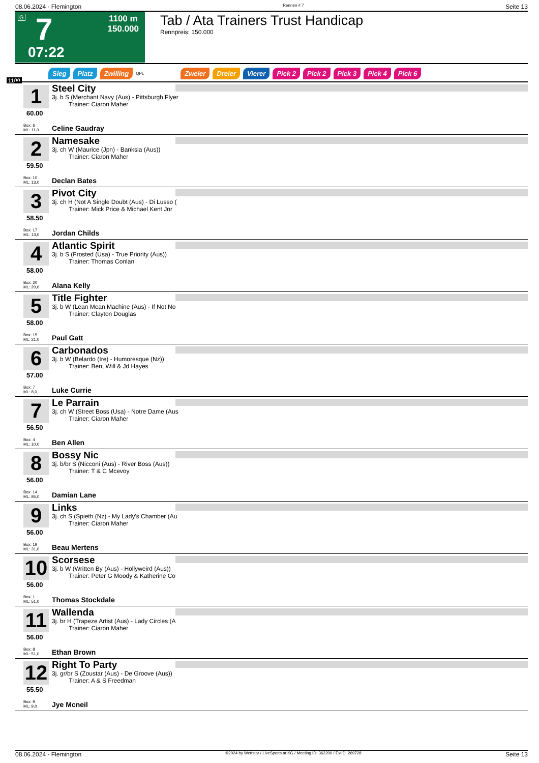08.06.2024 - Flemington Rennen # 7 Seite 13
G 7
1100 m
150.000
07:22
Tab / Ata Trainers Trust Handicap
Rennpreis: 150.000
Sieg Platz Zwilling QPL Zweier Dreier Vierer Pick 2 Pick 2 Pick 3 Pick 4 Pick 6
1100
1
60.00
Box: 6
ML: 11,0
Steel City
3j. b S (Merchant Navy (Aus) - Pittsburgh Flyer
Trainer: Ciaron Maher
Celine Gaudray
2
59.50
Box: 10
ML: 13,0
Namesake
3j. ch W (Maurice (Jpn) - Banksia (Aus))
Trainer: Ciaron Maher
Declan Bates
3
58.50
Box: 17
ML: 13,0
Pivot City
3j. ch H (Not A Single Doubt (Aus) - Di Lusso (
Trainer: Mick Price & Michael Kent Jnr
Jordan Childs
4
58.00
Box: 20
ML: 20,0
Atlantic Spirit
3j. b S (Frosted (Usa) - True Priority (Aus))
Trainer: Thomas Conlan
Alana Kelly
5
58.00
Box: 15
ML: 21,0
Title Fighter
3j. b W (Lean Mean Machine (Aus) - If Not No
Trainer: Clayton Douglas
Paul Gatt
6
57.00
Box: 7
ML: 8,0
Carbonados
3j. b W (Belardo (Ire) - Humoresque (Nz))
Trainer: Ben, Will & Jd Hayes
Luke Currie
7
56.50
Box: 4
ML: 10,0
Le Parrain
3j. ch W (Street Boss (Usa) - Notre Dame (Aus
Trainer: Ciaron Maher
Ben Allen
8
56.00
Box: 14
ML: 85,0
Bossy Nic
3j. b/br S (Nicconi (Aus) - River Boss (Aus))
Trainer: T & C Mcevoy
Damian Lane
9
56.00
Box: 19
ML: 31,0
Links
3j. ch S (Spieth (Nz) - My Lady's Chamber (Au
Trainer: Ciaron Maher
Beau Mertens
10
56.00
Box: 1
ML: 51,0
Scorsese
3j. b W (Written By (Aus) - Hollyweird (Aus))
Trainer: Peter G Moody & Katherine Co
Thomas Stockdale
11
56.00
Box: 8
ML: 51,0
Wallenda
3j. br H (Trapeze Artist (Aus) - Lady Circles (A
Trainer: Ciaron Maher
Ethan Brown
12
55.50
Box: 9
ML: 9,0
Right To Party
3j. gr/br S (Zoustar (Aus) - De Groove (Aus))
Trainer: A & S Freedman
Jye Mcneil
08.06.2024 - Flemington ©2024 by Wettstar / LiveSports.at KG / Meeting ID: 362200 / ExtID: 269728 Seite 13